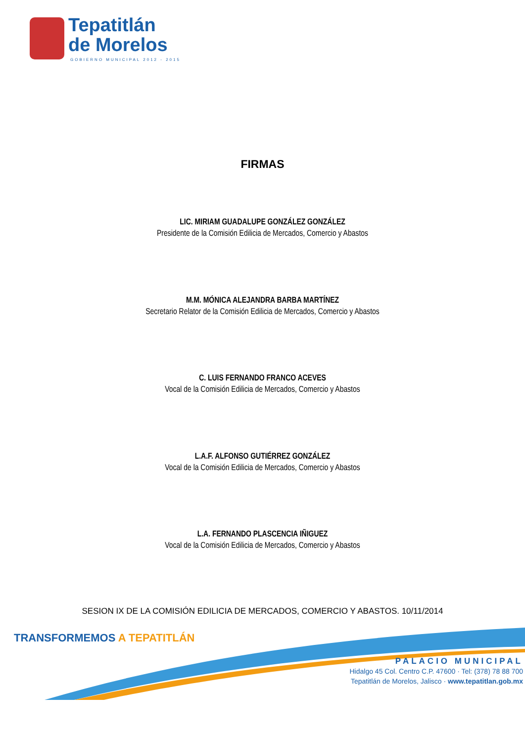Tepatitlán
de Morelos
GOBIERNO MUNICIPAL 2012 - 2015
FIRMAS
LIC. MIRIAM GUADALUPE GONZÁLEZ GONZÁLEZ
Presidente de la Comisión Edilicia de Mercados, Comercio y Abastos
M.M. MÓNICA ALEJANDRA BARBA MARTÍNEZ
Secretario Relator de la Comisión Edilicia de Mercados, Comercio y Abastos
C. LUIS FERNANDO FRANCO ACEVES
Vocal de la Comisión Edilicia de Mercados, Comercio y Abastos
L.A.F. ALFONSO GUTIÉRREZ GONZÁLEZ
Vocal de la Comisión Edilicia de Mercados, Comercio y Abastos
L.A. FERNANDO PLASCENCIA IÑIGUEZ
Vocal de la Comisión Edilicia de Mercados, Comercio y Abastos
SESION IX DE LA COMISIÓN EDILICIA DE MERCADOS, COMERCIO Y ABASTOS. 10/11/2014
TRANSFORMEMOS A TEPATITLÁN
PALACIO MUNICIPAL
Hidalgo 45 Col. Centro C.P. 47600 · Tel: (378) 78 88 700
Tepatitlán de Morelos, Jalisco · www.tepatitlan.gob.mx